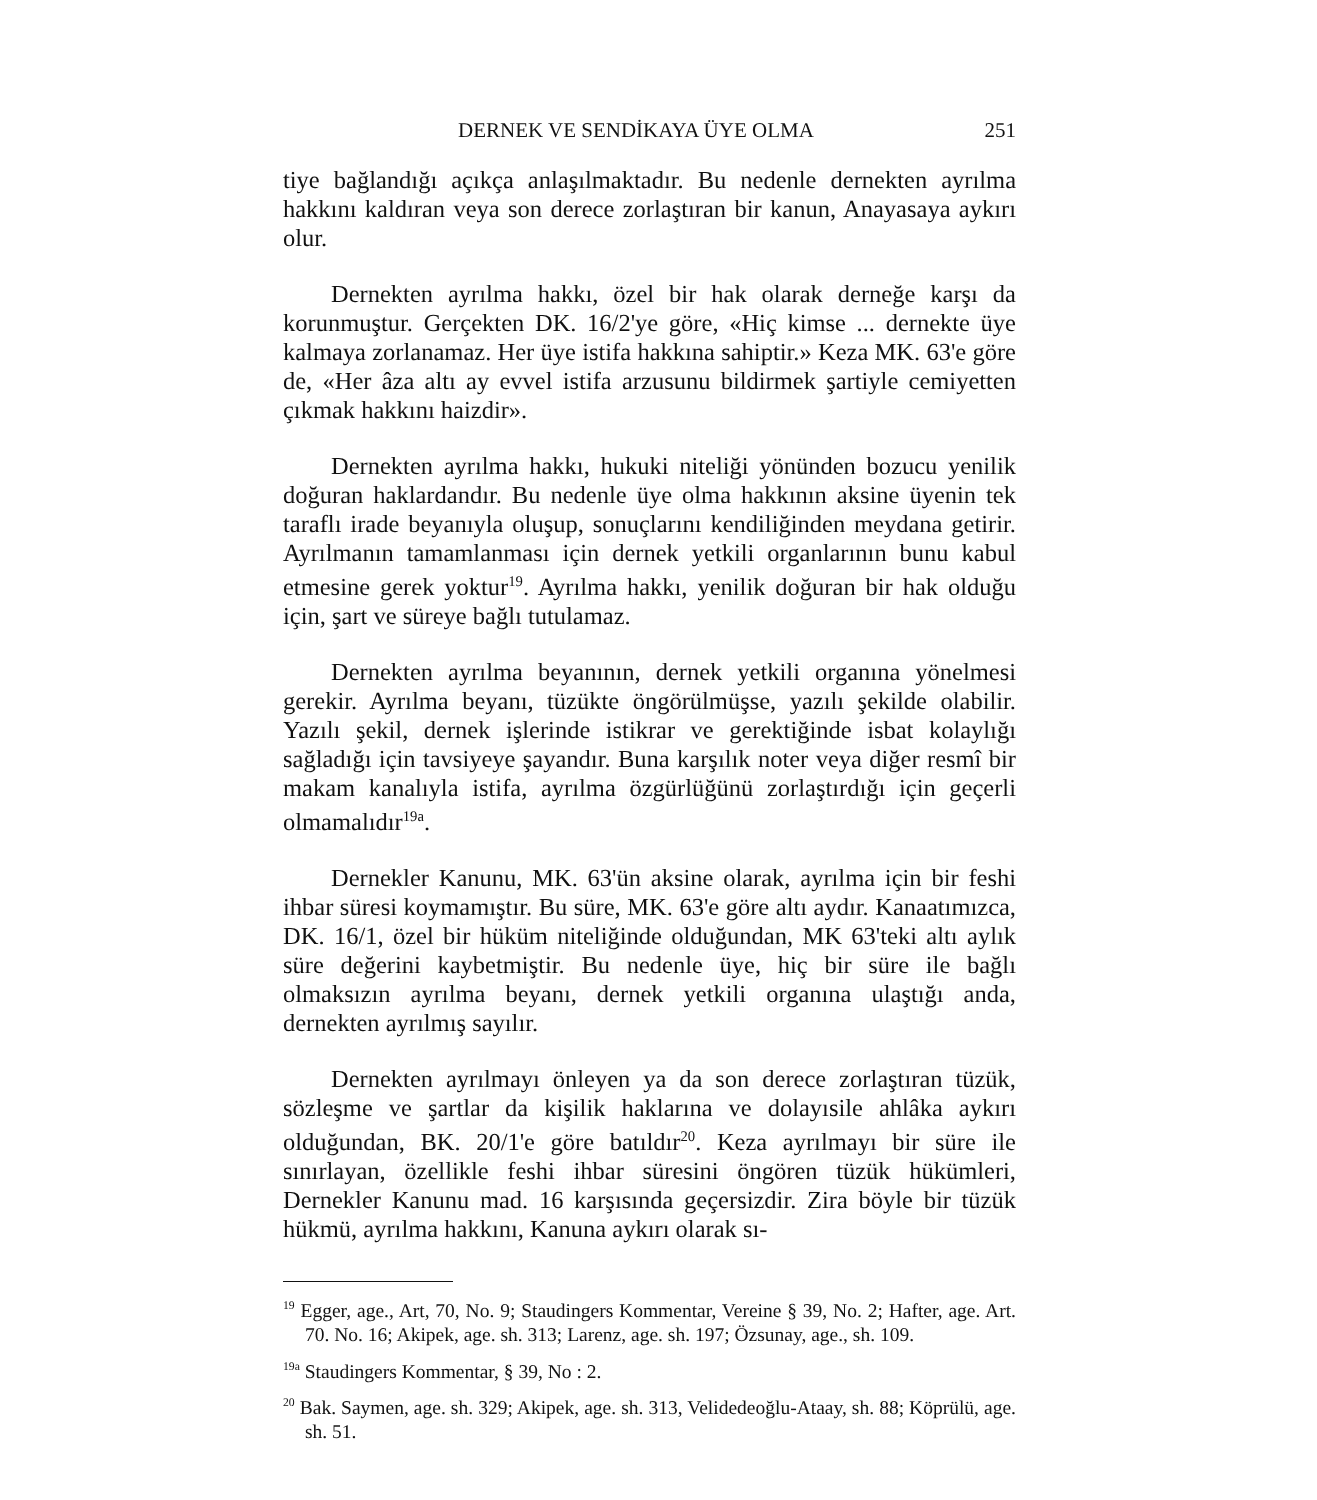DERNEK VE SENDİKAYA ÜYE OLMA 251
tiye bağlandığı açıkça anlaşılmaktadır. Bu nedenle dernekten ayrılma hakkını kaldıran veya son derece zorlaştıran bir kanun, Anayasaya aykırı olur.
Dernekten ayrılma hakkı, özel bir hak olarak derneğe karşı da korunmuştur. Gerçekten DK. 16/2'ye göre, «Hiç kimse ... dernekte üye kalmaya zorlanamaz. Her üye istifa hakkına sahiptir.» Keza MK. 63'e göre de, «Her âza altı ay evvel istifa arzusunu bildirmek şartiyle cemiyetten çıkmak hakkını haizdir».
Dernekten ayrılma hakkı, hukuki niteliği yönünden bozucu yenilik doğuran haklardandır. Bu nedenle üye olma hakkının aksine üyenin tek taraflı irade beyanıyla oluşup, sonuçlarını kendiliğinden meydana getirir. Ayrılmanın tamamlanması için dernek yetkili organlarının bunu kabul etmesine gerek yoktur<sup>19</sup>. Ayrılma hakkı, yenilik doğuran bir hak olduğu için, şart ve süreye bağlı tutulamaz.
Dernekten ayrılma beyanının, dernek yetkili organına yönelmesi gerekir. Ayrılma beyanı, tüzükte öngörülmüşse, yazılı şekilde olabilir. Yazılı şekil, dernek işlerinde istikrar ve gerektiğinde isbat kolaylığı sağladığı için tavsiyeye şayandır. Buna karşılık noter veya diğer resmî bir makam kanalıyla istifa, ayrılma özgürlüğünü zorlaştırdığı için geçerli olmamalıdır<sup>19a</sup>.
Dernekler Kanunu, MK. 63'ün aksine olarak, ayrılma için bir feshi ihbar süresi koymamıştır. Bu süre, MK. 63'e göre altı aydır. Kanaatımızca, DK. 16/1, özel bir hüküm niteliğinde olduğundan, MK 63'teki altı aylık süre değerini kaybetmiştir. Bu nedenle üye, hiç bir süre ile bağlı olmaksızın ayrılma beyanı, dernek yetkili organına ulaştığı anda, dernekten ayrılmış sayılır.
Dernekten ayrılmayı önleyen ya da son derece zorlaştıran tüzük, sözleşme ve şartlar da kişilik haklarına ve dolayısile ahlâka aykırı olduğundan, BK. 20/1'e göre batıldır<sup>20</sup>. Keza ayrılmayı bir süre ile sınırlayan, özellikle feshi ihbar süresini öngören tüzük hükümleri, Dernekler Kanunu mad. 16 karşısında geçersizdir. Zira böyle bir tüzük hükmü, ayrılma hakkını, Kanuna aykırı olarak sı-
<sup>19</sup> Egger, age., Art, 70, No. 9; Staudingers Kommentar, Vereine § 39, No. 2; Hafter, age. Art. 70. No. 16; Akipek, age. sh. 313; Larenz, age. sh. 197; Özsunay, age., sh. 109.
<sup>19a</sup> Staudingers Kommentar, § 39, No : 2.
<sup>20</sup> Bak. Saymen, age. sh. 329; Akipek, age. sh. 313, Velidedeoğlu-Ataay, sh. 88; Köprülü, age. sh. 51.